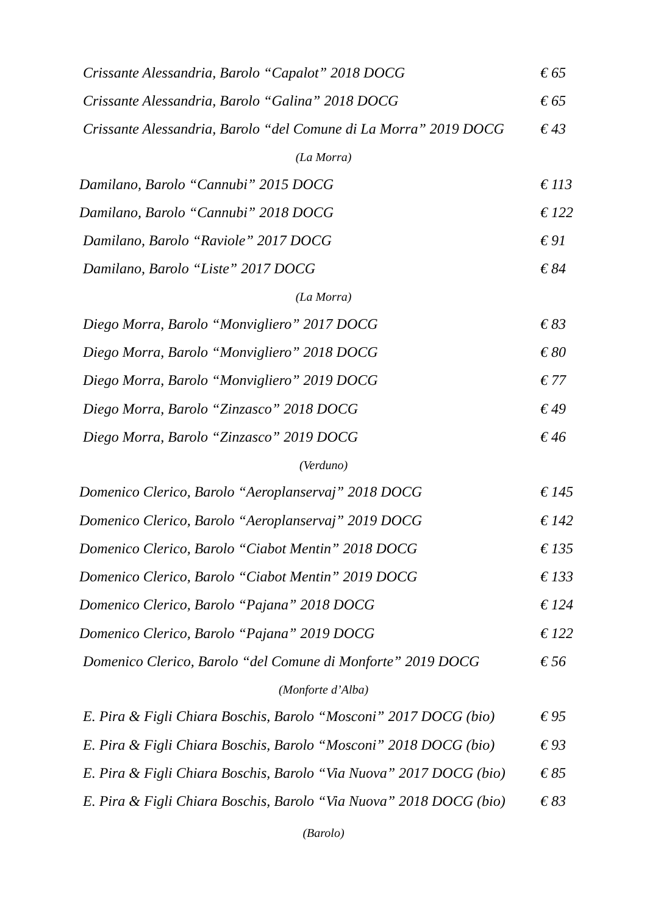Crissante Alessandria, Barolo “Capalot” 2018 DOCG € 65
Crissante Alessandria, Barolo “Galina” 2018 DOCG € 65
Crissante Alessandria, Barolo “del Comune di La Morra” 2019 DOCG € 43
(La Morra)
Damilano, Barolo “Cannubi” 2015 DOCG € 113
Damilano, Barolo “Cannubi” 2018 DOCG € 122
Damilano, Barolo “Raviole” 2017 DOCG € 91
Damilano, Barolo “Liste” 2017 DOCG € 84
(La Morra)
Diego Morra, Barolo “Monvigliero” 2017 DOCG € 83
Diego Morra, Barolo “Monvigliero” 2018 DOCG € 80
Diego Morra, Barolo “Monvigliero” 2019 DOCG € 77
Diego Morra, Barolo “Zinzasco” 2018 DOCG € 49
Diego Morra, Barolo “Zinzasco” 2019 DOCG € 46
(Verduno)
Domenico Clerico, Barolo “Aeroplanservaj” 2018 DOCG € 145
Domenico Clerico, Barolo “Aeroplanservaj” 2019 DOCG € 142
Domenico Clerico, Barolo “Ciabot Mentin” 2018 DOCG € 135
Domenico Clerico, Barolo “Ciabot Mentin” 2019 DOCG € 133
Domenico Clerico, Barolo “Pajana” 2018 DOCG € 124
Domenico Clerico, Barolo “Pajana” 2019 DOCG € 122
Domenico Clerico, Barolo “del Comune di Monforte” 2019 DOCG € 56
(Monforte d’Alba)
E. Pira & Figli Chiara Boschis, Barolo “Mosconi” 2017 DOCG (bio) € 95
E. Pira & Figli Chiara Boschis, Barolo “Mosconi” 2018 DOCG (bio) € 93
E. Pira & Figli Chiara Boschis, Barolo “Via Nuova” 2017 DOCG (bio) € 85
E. Pira & Figli Chiara Boschis, Barolo “Via Nuova” 2018 DOCG (bio) € 83
(Barolo)